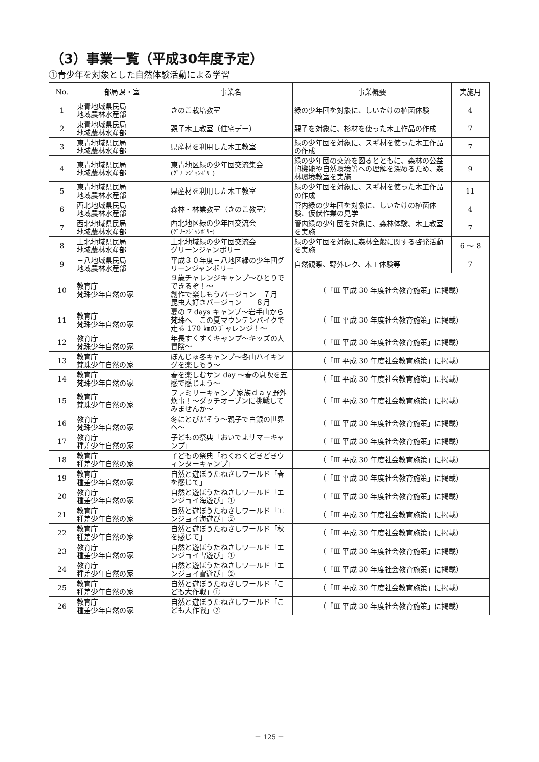（3）事業一覧（平成30年度予定）
①青少年を対象とした自然体験活動による学習
| No. | 部局課・室 | 事業名 | 事業概要 | 実施月 |
| --- | --- | --- | --- | --- |
| 1 | 東青地域県民局 地域農林水産部 | きのこ栽培教室 | 緑の少年団を対象に、しいたけの植菌体験 | 4 |
| 2 | 東青地域県民局 地域農林水産部 | 親子木工教室（住宅デー） | 親子を対象に、杉材を使った木工作品の作成 | 7 |
| 3 | 東青地域県民局 地域農林水産部 | 県産材を利用した木工教室 | 緑の少年団を対象に、スギ材を使った木工作品の作成 | 7 |
| 4 | 東青地域県民局 地域農林水産部 | 東青地区緑の少年団交流集会 (ｸﾞﾘｰﾝｼﾞｬﾝﾎﾞﾘｰ) | 緑の少年団の交流を図るとともに、森林の公益的機能や自然環境等への理解を深めるため、森林環境教室を実施 | 9 |
| 5 | 東青地域県民局 地域農林水産部 | 県産材を利用した木工教室 | 緑の少年団を対象に、スギ材を使った木工作品の作成 | 11 |
| 6 | 西北地域県民局 地域農林水産部 | 森林・林業教室（きのこ教室） | 管内緑の少年団を対象に、しいたけの植菌体験、仮伏作業の見学 | 4 |
| 7 | 西北地域県民局 地域農林水産部 | 西北地区緑の少年団交流会 (ｸﾞﾘｰﾝｼﾞｬﾝﾎﾞﾘｰ) | 管内緑の少年団を対象に、森林体験、木工教室を実施 | 7 |
| 8 | 上北地域県民局 地域農林水産部 | 上北地域緑の少年団交流会 グリーンジャンボリー | 緑の少年団を対象に森林全般に関する啓発活動を実施 | 6 〜 8 |
| 9 | 三八地域県民局 地域農林水産部 | 平成３０年度三八地区緑の少年団グリーンジャンボリー | 自然観察、野外レク、木工体験等 | 7 |
| 10 | 教育庁 梵珠少年自然の家 | ９歳チャレンジキャンプ〜ひとりでできるぞ！〜 創作で楽しもうバージョン ７月 昆虫大好きバージョン ８月 | （「Ⅲ 平成 30 年度社会教育施策」に掲載） | |
| 11 | 教育庁 梵珠少年自然の家 | 夏の 7 days キャンプ〜岩手山から梵珠へ この夏マウンテンバイクで走る 170 ㎞のチャレンジ！〜 | （「Ⅲ 平成 30 年度社会教育施策」に掲載） | |
| 12 | 教育庁 梵珠少年自然の家 | 年長すくすくキャンプ〜キッズの大冒険〜 | （「Ⅲ 平成 30 年度社会教育施策」に掲載） | |
| 13 | 教育庁 梵珠少年自然の家 | ぼんじゅ冬キャンプ〜冬山ハイキングを楽しもう〜 | （「Ⅲ 平成 30 年度社会教育施策」に掲載） | |
| 14 | 教育庁 梵珠少年自然の家 | 春を楽しむサン day 〜春の息吹を五感で感じよう〜 | （「Ⅲ 平成 30 年度社会教育施策」に掲載） | |
| 15 | 教育庁 梵珠少年自然の家 | ファミリーキャンプ 家族ｄａｙ野外炊事！〜ダッチオーブンに挑戦してみませんか〜 | （「Ⅲ 平成 30 年度社会教育施策」に掲載） | |
| 16 | 教育庁 梵珠少年自然の家 | 冬にとびだそう〜親子で白銀の世界へ〜 | （「Ⅲ 平成 30 年度社会教育施策」に掲載） | |
| 17 | 教育庁 種差少年自然の家 | 子どもの祭典「おいでよサマーキャンプ」 | （「Ⅲ 平成 30 年度社会教育施策」に掲載） | |
| 18 | 教育庁 種差少年自然の家 | 子どもの祭典「わくわくどきどきウィンターキャンプ」 | （「Ⅲ 平成 30 年度社会教育施策」に掲載） | |
| 19 | 教育庁 種差少年自然の家 | 自然と遊ぼうたねさしワールド「春を感じて」 | （「Ⅲ 平成 30 年度社会教育施策」に掲載） | |
| 20 | 教育庁 種差少年自然の家 | 自然と遊ぼうたねさしワールド「エンジョイ海遊び」① | （「Ⅲ 平成 30 年度社会教育施策」に掲載） | |
| 21 | 教育庁 種差少年自然の家 | 自然と遊ぼうたねさしワールド「エンジョイ海遊び」② | （「Ⅲ 平成 30 年度社会教育施策」に掲載） | |
| 22 | 教育庁 種差少年自然の家 | 自然と遊ぼうたねさしワールド「秋を感じて」 | （「Ⅲ 平成 30 年度社会教育施策」に掲載） | |
| 23 | 教育庁 種差少年自然の家 | 自然と遊ぼうたねさしワールド「エンジョイ雪遊び」① | （「Ⅲ 平成 30 年度社会教育施策」に掲載） | |
| 24 | 教育庁 種差少年自然の家 | 自然と遊ぼうたねさしワールド「エンジョイ雪遊び」② | （「Ⅲ 平成 30 年度社会教育施策」に掲載） | |
| 25 | 教育庁 種差少年自然の家 | 自然と遊ぼうたねさしワールド「こども大作戦」① | （「Ⅲ 平成 30 年度社会教育施策」に掲載） | |
| 26 | 教育庁 種差少年自然の家 | 自然と遊ぼうたねさしワールド「こども大作戦」② | （「Ⅲ 平成 30 年度社会教育施策」に掲載） | |
－ 125 －